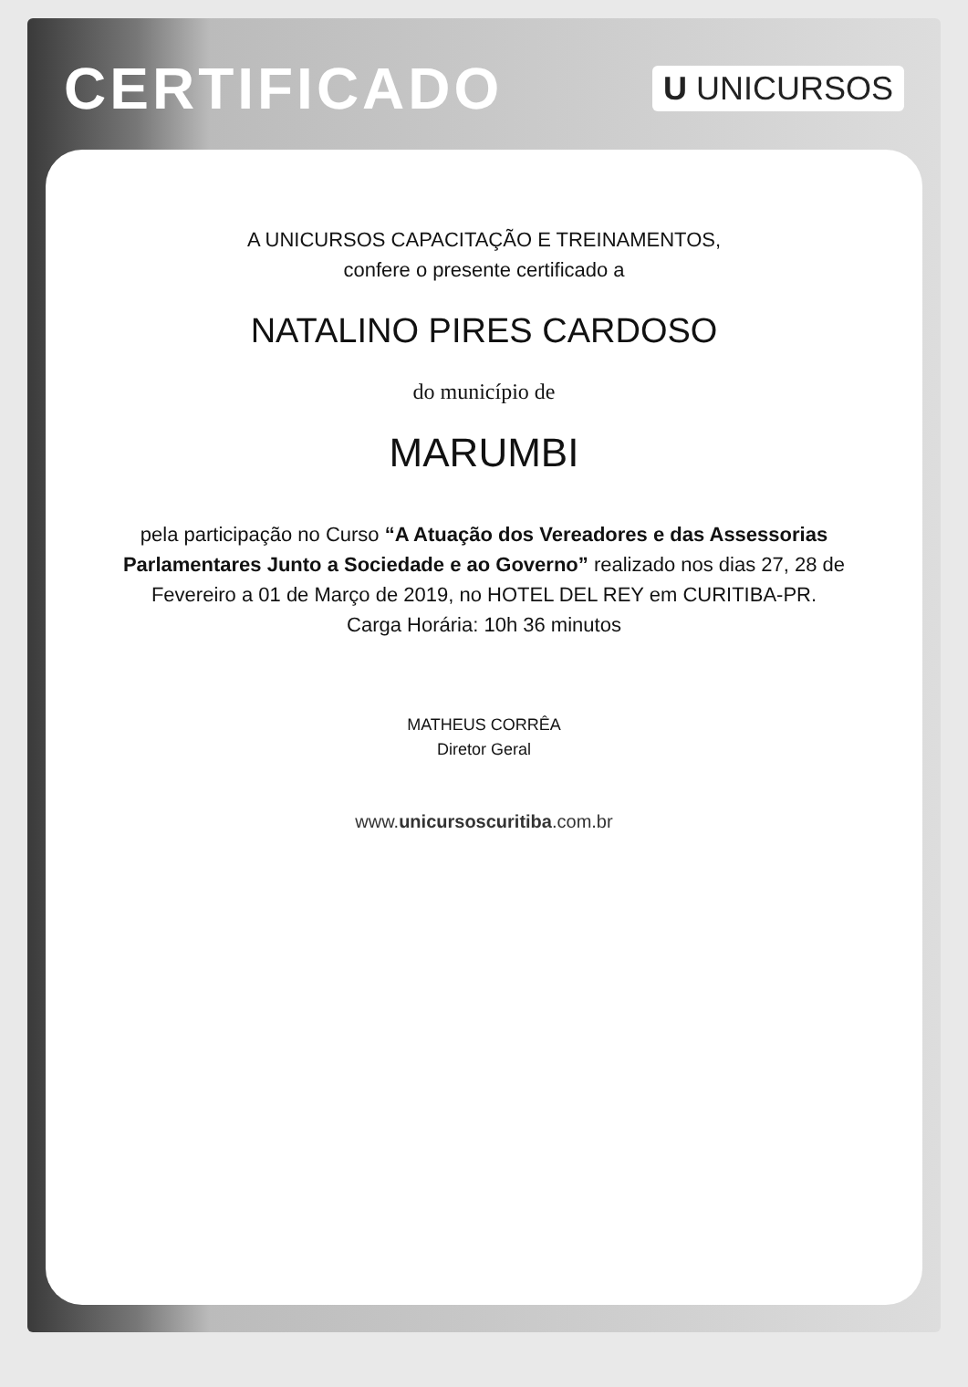CERTIFICADO
U UNICURSOS
A UNICURSOS CAPACITAÇÃO E TREINAMENTOS,
confere o presente certificado a
NATALINO PIRES CARDOSO
do município de
MARUMBI
pela participação no Curso “A Atuação dos Vereadores e das Assessorias Parlamentares Junto a Sociedade e ao Governo” realizado nos dias 27, 28 de Fevereiro a 01 de Março de 2019, no HOTEL DEL REY em CURITIBA-PR.
Carga Horária: 10h 36 minutos
MATHEUS CORRÊA
Diretor Geral
www.unicursoscuritiba.com.br